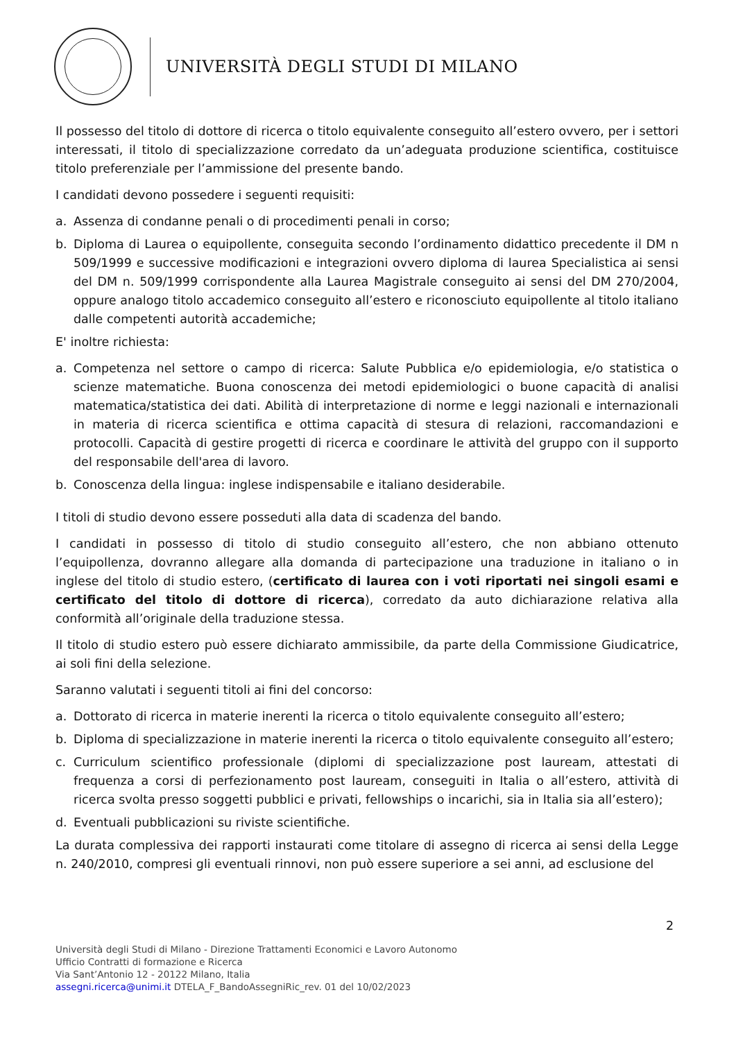UNIVERSITÀ DEGLI STUDI DI MILANO
Il possesso del titolo di dottore di ricerca o titolo equivalente conseguito all’estero ovvero, per i settori interessati, il titolo di specializzazione corredato da un’adeguata produzione scientifica, costituisce titolo preferenziale per l’ammissione del presente bando.
I candidati devono possedere i seguenti requisiti:
a. Assenza di condanne penali o di procedimenti penali in corso;
b. Diploma di Laurea o equipollente, conseguita secondo l’ordinamento didattico precedente il DM n 509/1999 e successive modificazioni e integrazioni ovvero diploma di laurea Specialistica ai sensi del DM n. 509/1999 corrispondente alla Laurea Magistrale conseguito ai sensi del DM 270/2004, oppure analogo titolo accademico conseguito all’estero e riconosciuto equipollente al titolo italiano dalle competenti autorità accademiche;
E' inoltre richiesta:
a. Competenza nel settore o campo di ricerca: Salute Pubblica e/o epidemiologia, e/o statistica o scienze matematiche. Buona conoscenza dei metodi epidemiologici o buone capacità di analisi matematica/statistica dei dati. Abilità di interpretazione di norme e leggi nazionali e internazionali in materia di ricerca scientifica e ottima capacità di stesura di relazioni, raccomandazioni e protocolli. Capacità di gestire progetti di ricerca e coordinare le attività del gruppo con il supporto del responsabile dell'area di lavoro.
b. Conoscenza della lingua: inglese indispensabile e italiano desiderabile.
I titoli di studio devono essere posseduti alla data di scadenza del bando.
I candidati in possesso di titolo di studio conseguito all’estero, che non abbiano ottenuto l’equipollenza, dovranno allegare alla domanda di partecipazione una traduzione in italiano o in inglese del titolo di studio estero, (certificato di laurea con i voti riportati nei singoli esami e certificato del titolo di dottore di ricerca), corredato da auto dichiarazione relativa alla conformità all’originale della traduzione stessa.
Il titolo di studio estero può essere dichiarato ammissibile, da parte della Commissione Giudicatrice, ai soli fini della selezione.
Saranno valutati i seguenti titoli ai fini del concorso:
a. Dottorato di ricerca in materie inerenti la ricerca o titolo equivalente conseguito all’estero;
b. Diploma di specializzazione in materie inerenti la ricerca o titolo equivalente conseguito all’estero;
c. Curriculum scientifico professionale (diplomi di specializzazione post lauream, attestati di frequenza a corsi di perfezionamento post lauream, conseguiti in Italia o all’estero, attività di ricerca svolta presso soggetti pubblici e privati, fellowships o incarichi, sia in Italia sia all’estero);
d. Eventuali pubblicazioni su riviste scientifiche.
La durata complessiva dei rapporti instaurati come titolare di assegno di ricerca ai sensi della Legge n. 240/2010, compresi gli eventuali rinnovi, non può essere superiore a sei anni, ad esclusione del
2
Università degli Studi di Milano - Direzione Trattamenti Economici e Lavoro Autonomo
Ufficio Contratti di formazione e Ricerca
Via Sant’Antonio 12 - 20122 Milano, Italia
assegni.ricerca@unimi.it DTELA_F_BandoAssegniRic_rev. 01 del 10/02/2023